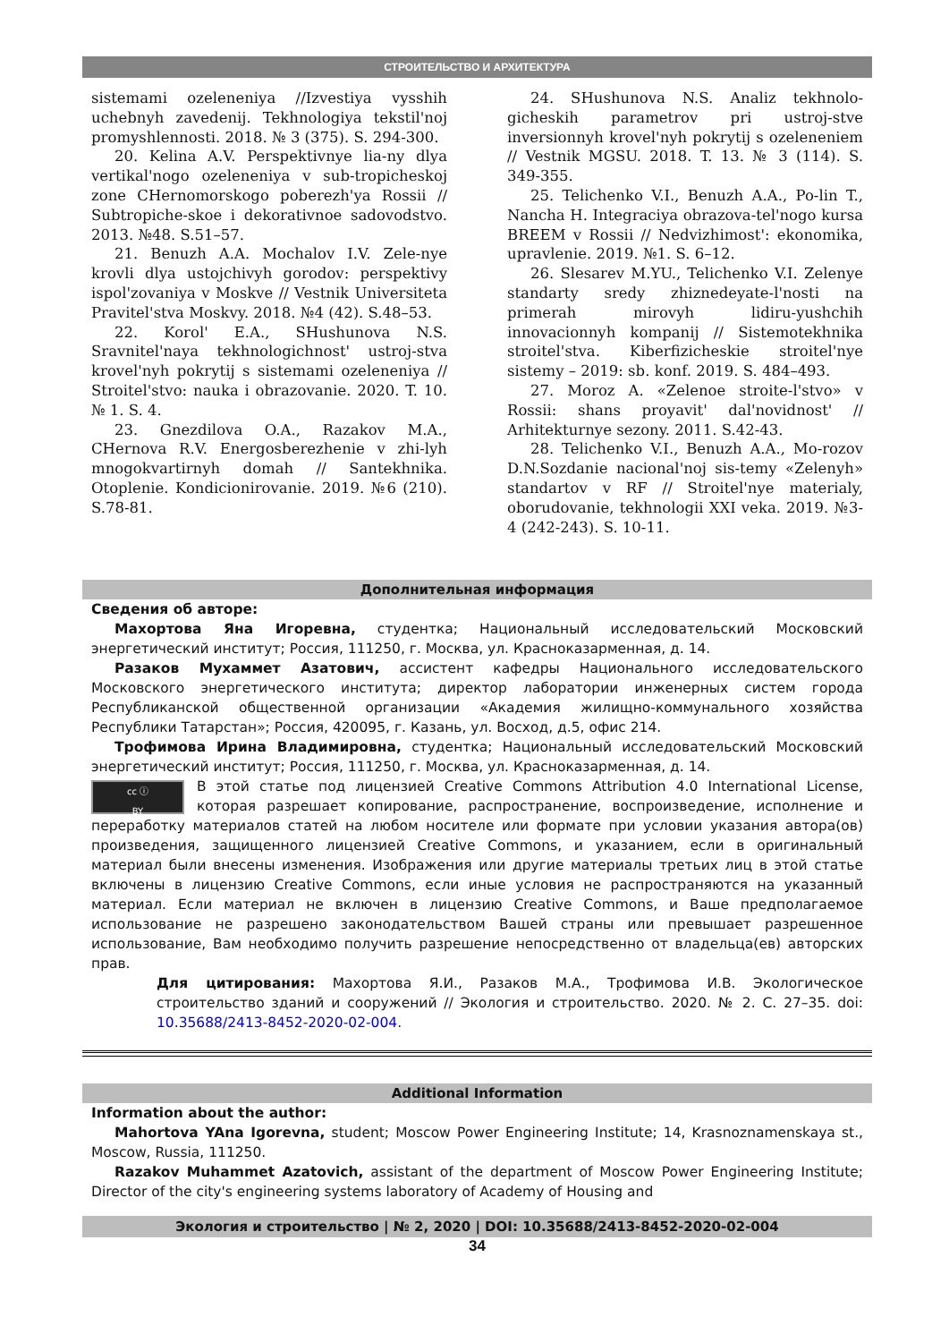СТРОИТЕЛЬСТВО И АРХИТЕКТУРА
sistemami ozeleneniya //Izvestiya vysshih uchebnyh zavedenij. Tekhnologiya tekstil'noj promyshlennosti. 2018. № 3 (375). S. 294-300.
20. Kelina A.V. Perspektivnye lia-ny dlya vertikal'nogo ozeleneniya v sub-tropicheskoj zone CHernomorskogo poberezh'ya Rossii // Subtropiche-skoe i dekorativnoe sadovodstvo. 2013. №48. S.51–57.
21. Benuzh A.A. Mochalov I.V. Zele-nye krovli dlya ustojchivyh gorodov: perspektivy ispol'zovaniya v Moskve // Vestnik Universiteta Pravitel'stva Moskvy. 2018. №4 (42). S.48–53.
22. Korol' E.A., SHushunova N.S. Sravnitel'naya tekhnologichnost' ustroj-stva krovel'nyh pokrytij s sistemami ozeleneniya // Stroitel'stvo: nauka i obrazovanie. 2020. T. 10. № 1. S. 4.
23. Gnezdilova O.A., Razakov M.A., CHernova R.V. Energosberezhenie v zhi-lyh mnogokvartirnyh domah // Santekhnika. Otoplenie. Kondicionirovanie. 2019. №6 (210). S.78-81.
24. SHushunova N.S. Analiz tekhnolo-gicheskih parametrov pri ustroj-stve inversionnyh krovel'nyh pokrytij s ozeleneniem // Vestnik MGSU. 2018. T. 13. № 3 (114). S. 349-355.
25. Telichenko V.I., Benuzh A.A., Po-lin T., Nancha H. Integraciya obrazova-tel'nogo kursa BREEM v Rossii // Nedvizhimost': ekonomika, upravlenie. 2019. №1. S. 6–12.
26. Slesarev M.YU., Telichenko V.I. Zelenye standarty sredy zhiznedeyate-l'nosti na primerah mirovyh lidiru-yushchih innovacionnyh kompanij // Sistemotekhnika stroitel'stva. Kiberfizicheskie stroitel'nye sistemy – 2019: sb. konf. 2019. S. 484–493.
27. Moroz A. «Zelenoe stroite-l'stvo» v Rossii: shans proyavit' dal'novidnost' // Arhitekturnye sezony. 2011. S.42-43.
28. Telichenko V.I., Benuzh A.A., Mo-rozov D.N.Sozdanie nacional'noj sis-temy «Zelenyh» standartov v RF // Stroitel'nye materialy, oborudovanie, tekhnologii XXI veka. 2019. №3-4 (242-243). S. 10-11.
Дополнительная информация
Сведения об авторе:
Махортова Яна Игоревна, студентка; Национальный исследовательский Московский энергетический институт; Россия, 111250, г. Москва, ул. Красноказарменная, д. 14.
Разаков Мухаммет Азатович, ассистент кафедры Национального исследовательского Московского энергетического института; директор лаборатории инженерных систем города Республиканской общественной организации «Академия жилищно-коммунального хозяйства Республики Татарстан»; Россия, 420095, г. Казань, ул. Восход, д.5, офис 214.
Трофимова Ирина Владимировна, студентка; Национальный исследовательский Московский энергетический институт; Россия, 111250, г. Москва, ул. Красноказарменная, д. 14.
cc ⓘ
BY
В этой статье под лицензией Creative Commons Attribution 4.0 International License, которая разрешает копирование, распространение, воспроизведение, исполнение и переработку материалов статей на любом носителе или формате при условии указания автора(ов) произведения, защищенного лицензией Creative Commons, и указанием, если в оригинальный материал были внесены изменения. Изображения или другие материалы третьих лиц в этой статье включены в лицензию Creative Commons, если иные условия не распространяются на указанный материал. Если материал не включен в лицензию Creative Commons, и Ваше предполагаемое использование не разрешено законодательством Вашей страны или превышает разрешенное использование, Вам необходимо получить разрешение непосредственно от владельца(ев) авторских прав.
Для цитирования: Махортова Я.И., Разаков М.А., Трофимова И.В. Экологическое строительство зданий и сооружений // Экология и строительство. 2020. № 2. С. 27–35. doi: 10.35688/2413-8452-2020-02-004.
Additional Information
Information about the author:
Mahortova YAna Igorevna, student; Moscow Power Engineering Institute; 14, Krasnoznamenskaya st., Moscow, Russia, 111250.
Razakov Muhammet Azatovich, assistant of the department of Moscow Power Engineering Institute; Director of the city's engineering systems laboratory of Academy of Housing and
Экология и строительство | № 2, 2020 | DOI: 10.35688/2413-8452-2020-02-004
34